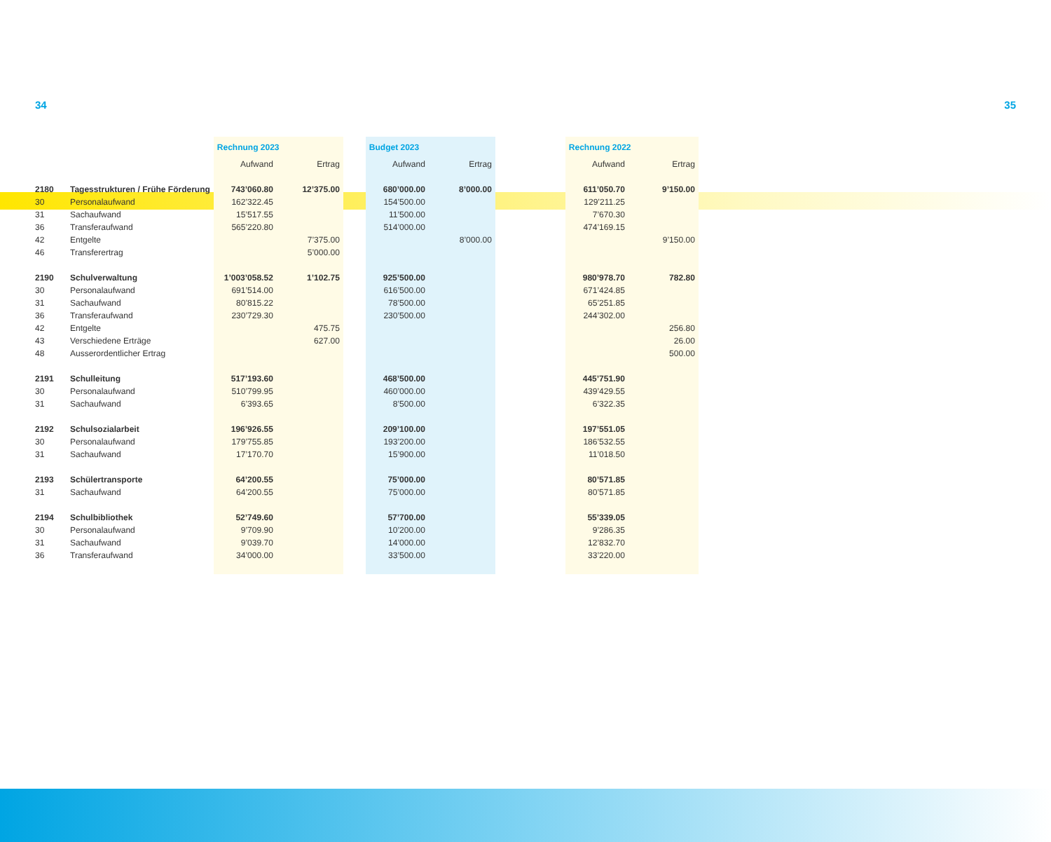34 35
| | | Rechnung 2023 | | | Budget 2023 | | | Rechnung 2022 | |
| --- | --- | --- | --- | --- | --- | --- | --- | --- | --- |
| | | Aufwand | Ertrag | | Aufwand | Ertrag | | Aufwand | Ertrag |
| 2180 | Tagesstrukturen / Frühe Förderung | 743’060.80 | 12’375.00 | | 680’000.00 | 8’000.00 | | 611’050.70 | 9’150.00 |
| 30 | Personalaufwand | 162’322.45 | | | 154’500.00 | | | 129’211.25 | |
| 31 | Sachaufwand | 15’517.55 | | | 11’500.00 | | | 7’670.30 | |
| 36 | Transferaufwand | 565’220.80 | | | 514’000.00 | | | 474’169.15 | |
| 42 | Entgelte | | 7’375.00 | | | 8’000.00 | | | 9’150.00 |
| 46 | Transferertrag | | 5’000.00 | | | | | | |
| 2190 | Schulverwaltung | 1’003’058.52 | 1’102.75 | | 925’500.00 | | | 980’978.70 | 782.80 |
| 30 | Personalaufwand | 691’514.00 | | | 616’500.00 | | | 671’424.85 | |
| 31 | Sachaufwand | 80’815.22 | | | 78’500.00 | | | 65’251.85 | |
| 36 | Transferaufwand | 230’729.30 | | | 230’500.00 | | | 244’302.00 | |
| 42 | Entgelte | | 475.75 | | | | | | 256.80 |
| 43 | Verschiedene Erträge | | 627.00 | | | | | | 26.00 |
| 48 | Ausserordentlicher Ertrag | | | | | | | | 500.00 |
| 2191 | Schulleitung | 517’193.60 | | | 468’500.00 | | | 445’751.90 | |
| 30 | Personalaufwand | 510’799.95 | | | 460’000.00 | | | 439’429.55 | |
| 31 | Sachaufwand | 6’393.65 | | | 8’500.00 | | | 6’322.35 | |
| 2192 | Schulsozialarbeit | 196’926.55 | | | 209’100.00 | | | 197’551.05 | |
| 30 | Personalaufwand | 179’755.85 | | | 193’200.00 | | | 186’532.55 | |
| 31 | Sachaufwand | 17’170.70 | | | 15’900.00 | | | 11’018.50 | |
| 2193 | Schülertransporte | 64’200.55 | | | 75’000.00 | | | 80’571.85 | |
| 31 | Sachaufwand | 64’200.55 | | | 75’000.00 | | | 80’571.85 | |
| 2194 | Schulbibliothek | 52’749.60 | | | 57’700.00 | | | 55’339.05 | |
| 30 | Personalaufwand | 9’709.90 | | | 10’200.00 | | | 9’286.35 | |
| 31 | Sachaufwand | 9’039.70 | | | 14’000.00 | | | 12’832.70 | |
| 36 | Transferaufwand | 34’000.00 | | | 33’500.00 | | | 33’220.00 | |